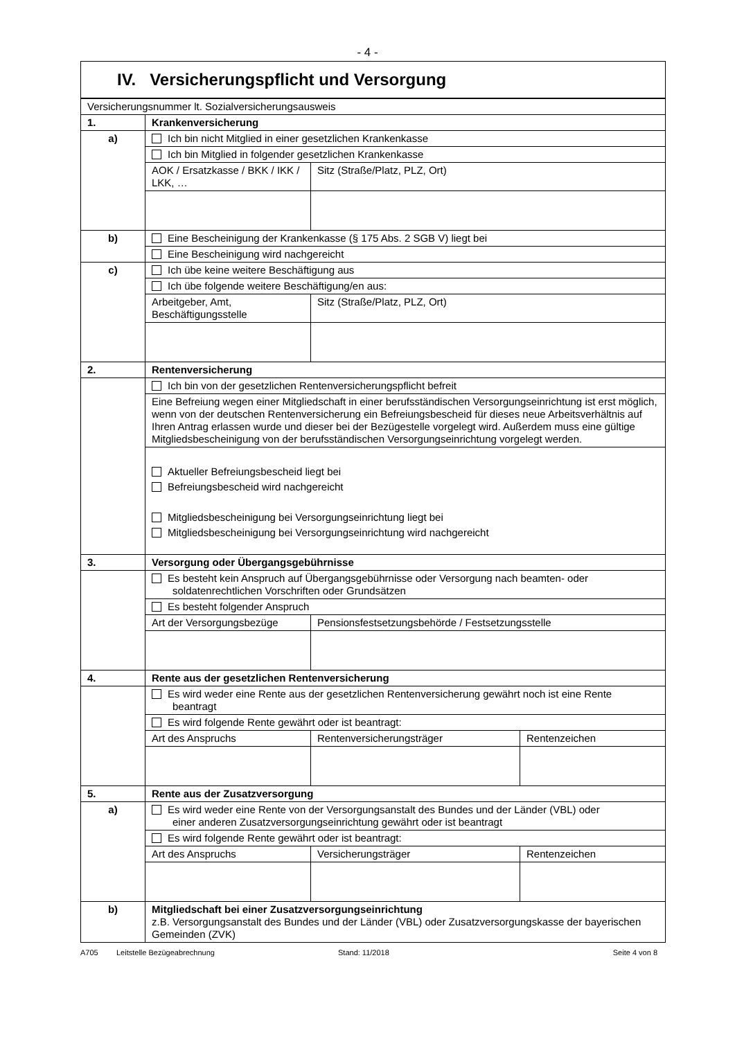- 4 -
IV. Versicherungspflicht und Versorgung
| Versicherungsnummer lt. Sozialversicherungsausweis | | | |
| 1. | Krankenversicherung | | |
| a) | Ich bin nicht Mitglied in einer gesetzlichen Krankenkasse | | |
| | Ich bin Mitglied in folgender gesetzlichen Krankenkasse | | |
| | AOK / Ersatzkasse / BKK / IKK / LKK, … | Sitz (Straße/Platz, PLZ, Ort) | |
| b) | Eine Bescheinigung der Krankenkasse (§ 175 Abs. 2 SGB V) liegt bei | | |
| | Eine Bescheinigung wird nachgereicht | | |
| c) | Ich übe keine weitere Beschäftigung aus | | |
| | Ich übe folgende weitere Beschäftigung/en aus: | | |
| | Arbeitgeber, Amt, Beschäftigungsstelle | Sitz (Straße/Platz, PLZ, Ort) | |
| 2. | Rentenversicherung | | |
| | Ich bin von der gesetzlichen Rentenversicherungspflicht befreit | | |
| | Eine Befreiung wegen einer Mitgliedschaft in einer berufsständischen Versorgungseinrichtung ist erst möglich, wenn von der deutschen Rentenversicherung ein Befreiungsbescheid für dieses neue Arbeitsverhältnis auf Ihren Antrag erlassen wurde und dieser bei der Bezügestelle vorgelegt wird. Außerdem muss eine gültige Mitgliedsbescheinigung von der berufsständischen Versorgungseinrichtung vorgelegt werden. | | |
| | Aktueller Befreiungsbescheid liegt bei Befreiungsbescheid wird nachgereicht Mitgliedsbescheinigung bei Versorgungseinrichtung liegt bei Mitgliedsbescheinigung bei Versorgungseinrichtung wird nachgereicht | | |
| 3. | Versorgung oder Übergangsgebührnisse | | |
| | Es besteht kein Anspruch auf Übergangsgebührnisse oder Versorgung nach beamten- oder soldatenrechtlichen Vorschriften oder Grundsätzen | | |
| | Es besteht folgender Anspruch | | |
| | Art der Versorgungsbezüge | Pensionsfestsetzungsbehörde / Festsetzungsstelle | |
| 4. | Rente aus der gesetzlichen Rentenversicherung | | |
| | Es wird weder eine Rente aus der gesetzlichen Rentenversicherung gewährt noch ist eine Rente beantragt | | |
| | Es wird folgende Rente gewährt oder ist beantragt: | | |
| | Art des Anspruchs | Rentenversicherungsträger | Rentenzeichen |
| 5. | Rente aus der Zusatzversorgung | | |
| a) | Es wird weder eine Rente von der Versorgungsanstalt des Bundes und der Länder (VBL) oder einer anderen Zusatzversorgungseinrichtung gewährt oder ist beantragt | | |
| | Es wird folgende Rente gewährt oder ist beantragt: | | |
| | Art des Anspruchs | Versicherungsträger | Rentenzeichen |
| b) | Mitgliedschaft bei einer Zusatzversorgungseinrichtung z.B. Versorgungsanstalt des Bundes und der Länder (VBL) oder Zusatzversorgungskasse der bayerischen Gemeinden (ZVK) | | |
A705 Leitstelle Bezügeabrechnung Stand: 11/2018 Seite 4 von 8